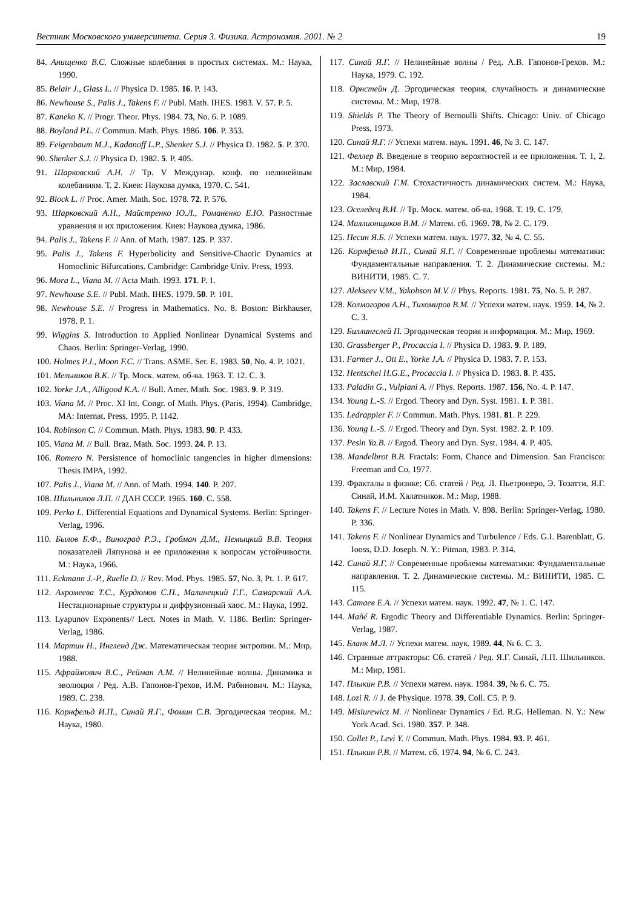Вестник Московского университета. Серия 3. Физика. Астрономия. 2001. № 2 19
84. Анищенко В.С. Сложные колебания в простых системах. М.: Наука, 1990.
85. Belair J., Glass L. // Physica D. 1985. 16. P. 143.
86. Newhouse S., Palis J., Takens F. // Publ. Math. IHES. 1983. V. 57. P. 5.
87. Kaneko K. // Progr. Theor. Phys. 1984. 73, No. 6. P. 1089.
88. Boyland P.L. // Commun. Math. Phys. 1986. 106. P. 353.
89. Feigenbaum M.J., Kadanoff L.P., Shenker S.J. // Physica D. 1982. 5. P. 370.
90. Shenker S.J. // Physica D. 1982. 5. P. 405.
91. Шарковский А.Н. // Тр. V Междунар. конф. по нелинейным колебаниям. Т. 2. Киев: Наукова думка, 1970. С. 541.
92. Block L. // Proc. Amer. Math. Soc. 1978. 72. P. 576.
93. Шарковский А.Н., Майстренко Ю.Л., Романенко Е.Ю. Разностные уравнения и их приложения. Киев: Наукова думка, 1986.
94. Palis J., Takens F. // Ann. of Math. 1987. 125. P. 337.
95. Palis J., Takens F. Hyperbolicity and Sensitive-Chaotic Dynamics at Homoclinic Bifurcations. Cambridge: Cambridge Univ. Press, 1993.
96. Mora L., Viana M. // Acta Math. 1993. 171. P. 1.
97. Newhouse S.E. // Publ. Math. IHES. 1979. 50. P. 101.
98. Newhouse S.E. // Progress in Mathematics. No. 8. Boston: Birkhauser, 1978. P. 1.
99. Wiggins S. Introduction to Applied Nonlinear Dynamical Systems and Chaos. Berlin: Springer-Verlag, 1990.
100. Holmes P.J., Moon F.C. // Trans. ASME. Ser. E. 1983. 50, No. 4. P. 1021.
101. Мельников В.К. // Тр. Моск. матем. об-ва. 1963. Т. 12. С. 3.
102. Yorke J.A., Alligood K.A. // Bull. Amer. Math. Soc. 1983. 9. P. 319.
103. Viana M. // Proc. XI Int. Congr. of Math. Phys. (Paris, 1994). Cambridge, MA: Internat. Press, 1995. P. 1142.
104. Robinson C. // Commun. Math. Phys. 1983. 90. P. 433.
105. Viana M. // Bull. Braz. Math. Soc. 1993. 24. P. 13.
106. Romero N. Persistence of homoclinic tangencies in higher dimensions: Thesis IMPA, 1992.
107. Palis J., Viana M. // Ann. of Math. 1994. 140. P. 207.
108. Шильников Л.П. // ДАН СССР. 1965. 160. С. 558.
109. Perko L. Differential Equations and Dynamical Systems. Berlin: Springer-Verlag, 1996.
110. Былов Б.Ф., Виноград Р.Э., Гробман Д.М., Немыцкий В.В. Теория показателей Ляпунова и ее приложения к вопросам устойчивости. М.: Наука, 1966.
111. Eckmann J.-P., Ruelle D. // Rev. Mod. Phys. 1985. 57, No. 3, Pt. 1. P. 617.
112. Ахромеева Т.С., Курдюмов С.П., Малинецкий Г.Г., Самарский А.А. Нестационарные структуры и диффузионный хаос. М.: Наука, 1992.
113. Lyapunov Exponents// Lect. Notes in Math. V. 1186. Berlin: Springer-Verlag, 1986.
114. Мартин Н., Ингленд Дж. Математическая теория энтропии. М.: Мир, 1988.
115. Афраймович В.С., Рейман А.М. // Нелинейные волны. Динамика и эволюция / Ред. А.В. Гапонов-Грехов, И.М. Рабинович. М.: Наука, 1989. С. 238.
116. Корнфельд И.П., Синай Я.Г., Фомин С.В. Эргодическая теория. М.: Наука, 1980.
117. Синай Я.Г. // Нелинейные волны / Ред. А.В. Гапонов-Грехов. М.: Наука, 1979. С. 192.
118. Орнстейн Д. Эргодическая теория, случайность и динамические системы. М.: Мир, 1978.
119. Shields P. The Theory of Bernoulli Shifts. Chicago: Univ. of Chicago Press, 1973.
120. Синай Я.Г. // Успехи матем. наук. 1991. 46, № 3. С. 147.
121. Феллер В. Введение в теорию вероятностей и ее приложения. Т. 1, 2. М.: Мир, 1984.
122. Заславский Г.М. Стохастичность динамических систем. М.: Наука, 1984.
123. Оселедец В.И. // Тр. Моск. матем. об-ва. 1968. Т. 19. С. 179.
124. Миллионщиков В.М. // Матем. сб. 1969. 78, № 2. С. 179.
125. Песин Я.Б. // Успехи матем. наук. 1977. 32, № 4. С. 55.
126. Корнфельд И.П., Синай Я.Г. // Современные проблемы математики: Фундаментальные направления. Т. 2. Динамические системы. М.: ВИНИТИ, 1985. С. 7.
127. Alekseev V.M., Yakobson M.V. // Phys. Reports. 1981. 75, No. 5. P. 287.
128. Колмогоров А.Н., Тихомиров В.М. // Успехи матем. наук. 1959. 14, № 2. С. 3.
129. Биллингслей П. Эргодическая теория и информация. М.: Мир, 1969.
130. Grassberger P., Procaccia I. // Physica D. 1983. 9. P. 189.
131. Farmer J., Ott E., Yorke J.A. // Physica D. 1983. 7. P. 153.
132. Hentschel H.G.E., Procaccia I. // Physica D. 1983. 8. P. 435.
133. Paladin G., Vulpiani A. // Phys. Reports. 1987. 156, No. 4. P. 147.
134. Young L.-S. // Ergod. Theory and Dyn. Syst. 1981. 1. P. 381.
135. Ledrappier F. // Commun. Math. Phys. 1981. 81. P. 229.
136. Young L.-S. // Ergod. Theory and Dyn. Syst. 1982. 2. P. 109.
137. Pesin Ya.B. // Ergod. Theory and Dyn. Syst. 1984. 4. P. 405.
138. Mandelbrot B.B. Fractals: Form, Chance and Dimension. San Francisco: Freeman and Co, 1977.
139. Фракталы в физике: Сб. статей / Ред. Л. Пьетронеро, Э. Тозатти, Я.Г. Синай, И.М. Халатников. М.: Мир, 1988.
140. Takens F. // Lecture Notes in Math. V. 898. Berlin: Springer-Verlag, 1980. P. 336.
141. Takens F. // Nonlinear Dynamics and Turbulence / Eds. G.I. Barenblatt, G. Iooss, D.D. Joseph. N. Y.: Pitman, 1983. P. 314.
142. Синай Я.Г. // Современные проблемы математики: Фундаментальные направления. Т. 2. Динамические системы. М.: ВИНИТИ, 1985. С. 115.
143. Сатаев Е.А. // Успехи матем. наук. 1992. 47, № 1. С. 147.
144. Mañé R. Ergodic Theory and Differentiable Dynamics. Berlin: Springer-Verlag, 1987.
145. Бланк М.Л. // Успехи матем. наук. 1989. 44, № 6. С. 3.
146. Странные аттракторы: Сб. статей / Ред. Я.Г. Синай, Л.П. Шильников. М.: Мир, 1981.
147. Плыкин Р.В. // Успехи матем. наук. 1984. 39, № 6. С. 75.
148. Lozi R. // J. de Physique. 1978. 39, Coll. C5. P. 9.
149. Misiurewicz M. // Nonlinear Dynamics / Ed. R.G. Helleman. N. Y.: New York Acad. Sci. 1980. 357. P. 348.
150. Collet P., Levi Y. // Commun. Math. Phys. 1984. 93. P. 461.
151. Плыкин Р.В. // Матем. сб. 1974. 94, № 6. С. 243.